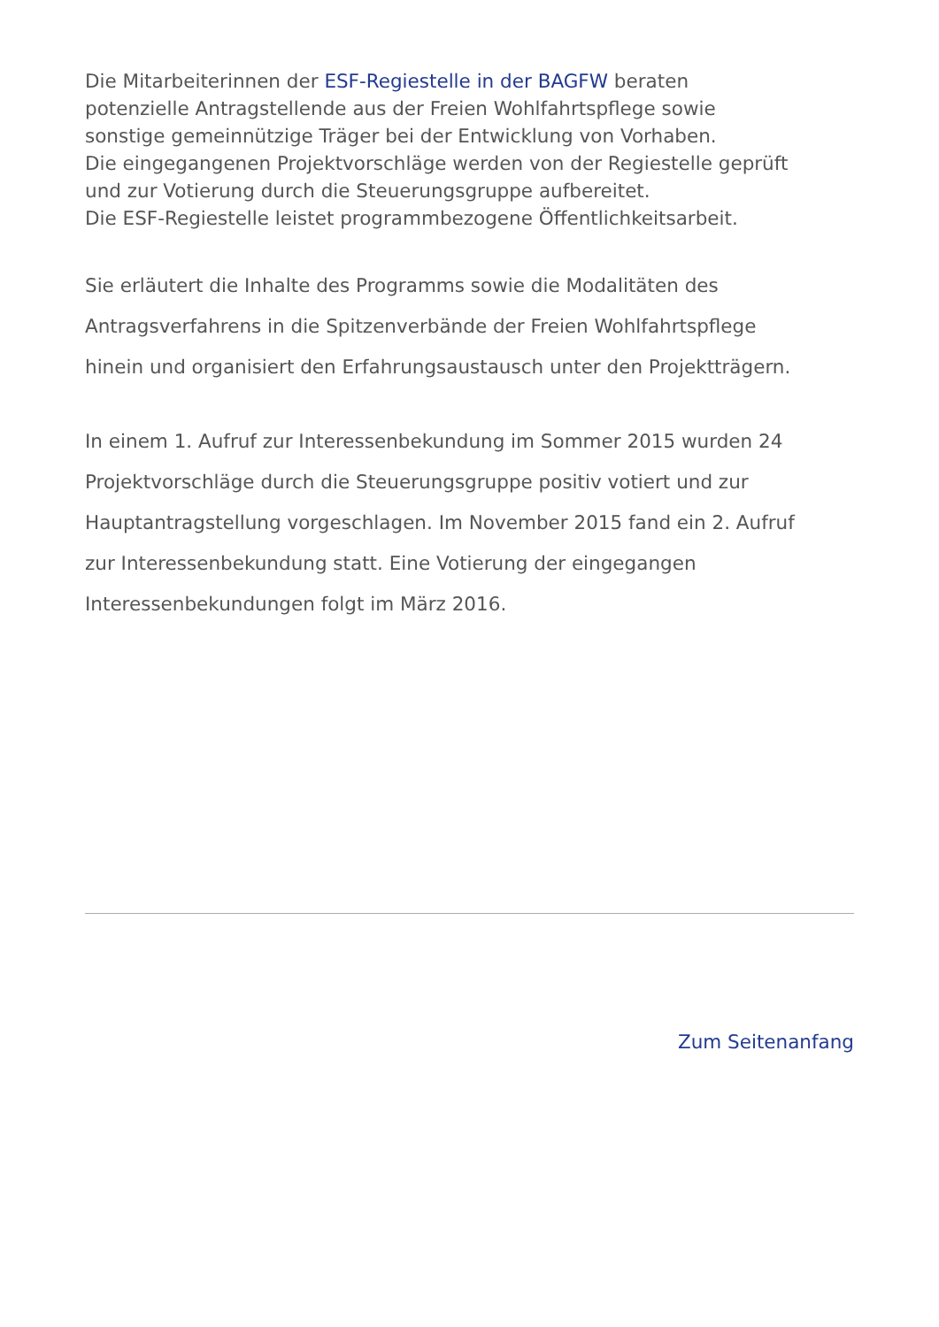Die Mitarbeiterinnen der ESF-Regiestelle in der BAGFW beraten
potenzielle Antragstellende aus der Freien Wohlfahrtspflege sowie
sonstige gemeinnützige Träger bei der Entwicklung von Vorhaben.
Die eingegangenen Projektvorschläge werden von der Regiestelle geprüft
und zur Votierung durch die Steuerungsgruppe aufbereitet.
Die ESF-Regiestelle leistet programmbezogene Öffentlichkeitsarbeit.
Sie erläutert die Inhalte des Programms sowie die Modalitäten des
Antragsverfahrens in die Spitzenverbände der Freien Wohlfahrtspflege
hinein und organisiert den Erfahrungsaustausch unter den Projektträgern.
In einem 1. Aufruf zur Interessenbekundung im Sommer 2015 wurden 24
Projektvorschläge durch die Steuerungsgruppe positiv votiert und zur
Hauptantragstellung vorgeschlagen. Im November 2015 fand ein 2. Aufruf
zur Interessenbekundung statt. Eine Votierung der eingegangen
Interessenbekundungen folgt im März 2016.
Zum Seitenanfang